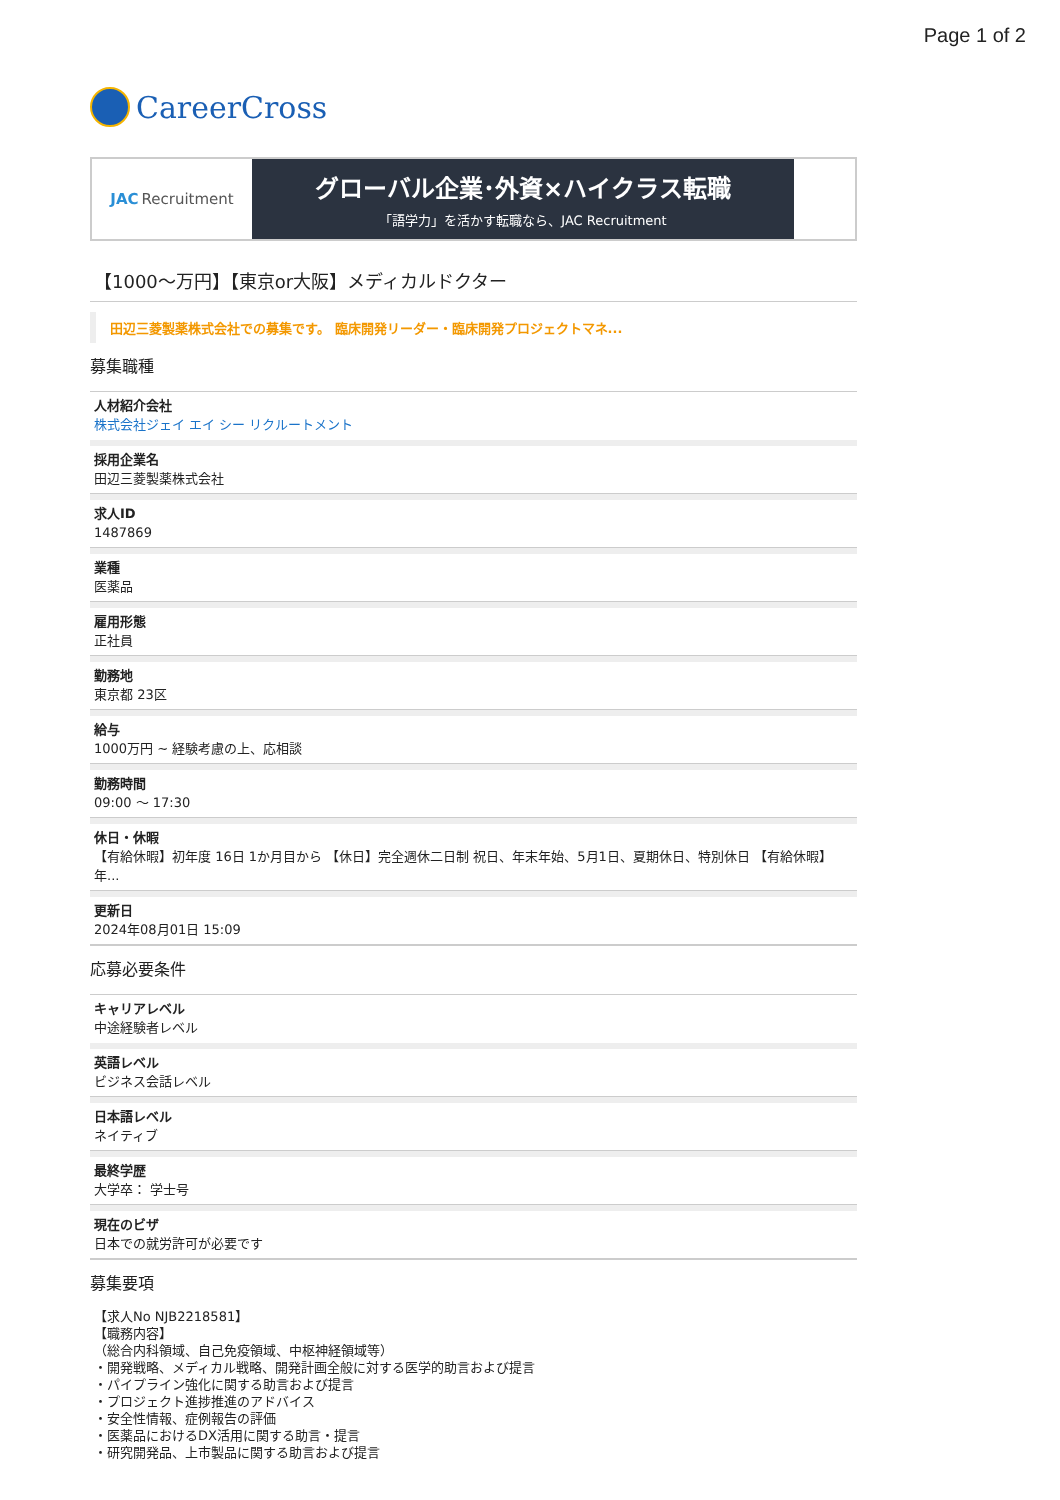Page 1 of 2
CareerCross
JAC Recruitment
グローバル企業･外資×ハイクラス転職
「語学力」を活かす転職なら、JAC Recruitment
【1000〜万円】【東京or大阪】メディカルドクター
田辺三菱製薬株式会社での募集です。 臨床開発リーダー・臨床開発プロジェクトマネ...
募集職種
人材紹介会社
株式会社ジェイ エイ シー リクルートメント
採用企業名
田辺三菱製薬株式会社
求人ID
1487869
業種
医薬品
雇用形態
正社員
勤務地
東京都 23区
給与
1000万円 ~ 経験考慮の上、応相談
勤務時間
09:00 〜 17:30
休日・休暇
【有給休暇】初年度 16日 1か月目から 【休日】完全週休二日制 祝日、年末年始、5月1日、夏期休日、特別休日 【有給休暇】年...
更新日
2024年08月01日 15:09
応募必要条件
キャリアレベル
中途経験者レベル
英語レベル
ビジネス会話レベル
日本語レベル
ネイティブ
最終学歴
大学卒： 学士号
現在のビザ
日本での就労許可が必要です
募集要項
【求人No NJB2218581】
【職務内容】
（総合内科領域、自己免疫領域、中枢神経領域等）
・開発戦略、メディカル戦略、開発計画全般に対する医学的助言および提言
・パイプライン強化に関する助言および提言
・プロジェクト進捗推進のアドバイス
・安全性情報、症例報告の評価
・医薬品におけるDX活用に関する助言・提言
・研究開発品、上市製品に関する助言および提言